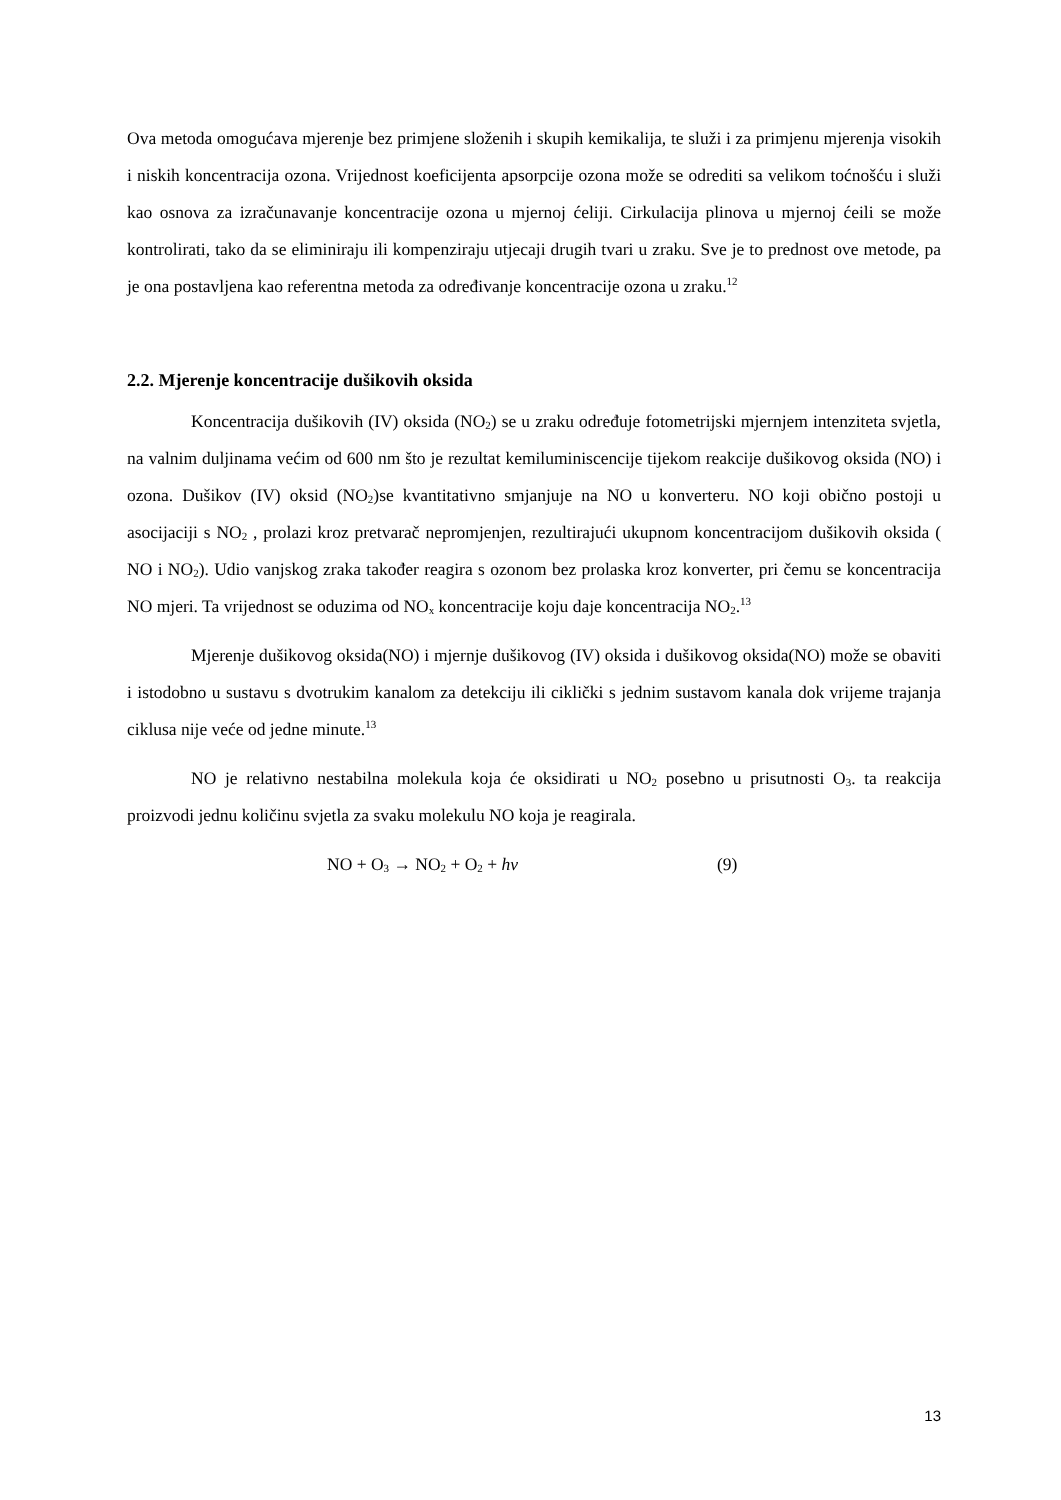Ova metoda omogućava mjerenje bez primjene složenih i skupih kemikalija, te služi i za primjenu mjerenja visokih i niskih koncentracija ozona. Vrijednost koeficijenta apsorpcije ozona može se odrediti sa velikom toćnošću i služi kao osnova za izračunavanje koncentracije ozona u mjernoj ćeliji. Cirkulacija plinova u mjernoj ćeili se može kontrolirati, tako da se eliminiraju ili kompenziraju utjecaji drugih tvari u zraku. Sve je to prednost ove metode, pa je ona postavljena kao referentna metoda za određivanje koncentracije ozona u zraku.<sup>12</sup>
2.2. Mjerenje koncentracije dušikovih oksida
Koncentracija dušikovih (IV) oksida (NO<sub>2</sub>) se u zraku određuje fotometrijski mjernjem intenziteta svjetla, na valnim duljinama većim od 600 nm što je rezultat kemiluminiscencije tijekom reakcije dušikovog oksida (NO) i ozona. Dušikov (IV) oksid (NO<sub>2</sub>)se kvantitativno smjanjuje na NO u konverteru. NO koji obično postoji u asocijaciji s NO<sub>2</sub> , prolazi kroz pretvarač nepromjenjen, rezultirajući ukupnom koncentracijom dušikovih oksida ( NO i NO<sub>2</sub>). Udio vanjskog zraka također reagira s ozonom bez prolaska kroz konverter, pri čemu se koncentracija NO mjeri. Ta vrijednost se oduzima od NO<sub>x</sub> koncentracije koju daje koncentracija NO<sub>2</sub>.<sup>13</sup>
Mjerenje dušikovog oksida(NO) i mjernje dušikovog (IV) oksida i dušikovog oksida(NO) može se obaviti i istodobno u sustavu s dvotrukim kanalom za detekciju ili ciklički s jednim sustavom kanala dok vrijeme trajanja ciklusa nije veće od jedne minute.<sup>13</sup>
NO je relativno nestabilna molekula koja će oksidirati u NO<sub>2</sub> posebno u prisutnosti O<sub>3</sub>. ta reakcija proizvodi jednu količinu svjetla za svaku molekulu NO koja je reagirala.
NO + O<sub>3</sub> → NO<sub>2</sub> + O<sub>2</sub> + hv (9)
13